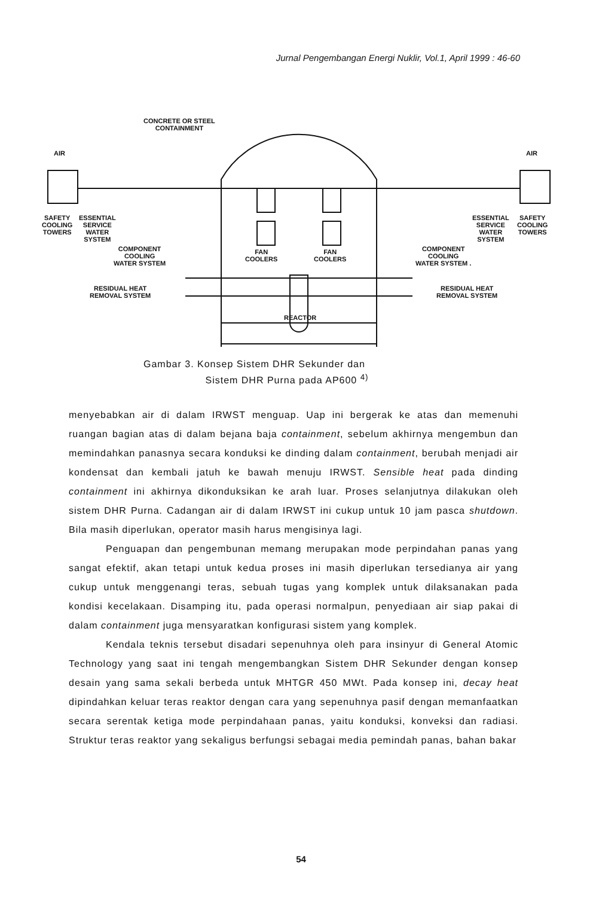Jurnal Pengembangan Energi Nuklir, Vol.1, April 1999 : 46-60
CONCRETE OR STEEL
CONTAINMENT
AIR AIR
SAFETY
COOLING
TOWERS
ESSENTIAL
SERVICE
WATER
SYSTEM
COMPONENT
COOLING
WATER SYSTEM
RESIDUAL HEAT
REMOVAL SYSTEM
FAN
COOLERS
FAN
COOLERS
REACTOR
ESSENTIAL
SERVICE
WATER
SYSTEM
SAFETY
COOLING
TOWERS
COMPONENT
COOLING
WATER SYSTEM .
RESIDUAL HEAT
REMOVAL SYSTEM
Gambar 3. Konsep Sistem DHR Sekunder dan
Sistem DHR Purna pada AP600 <sup>4)</sup>
menyebabkan air di dalam IRWST menguap. Uap ini bergerak ke atas dan memenuhi ruangan bagian atas di dalam bejana baja containment, sebelum akhirnya mengembun dan memindahkan panasnya secara konduksi ke dinding dalam containment, berubah menjadi air kondensat dan kembali jatuh ke bawah menuju IRWST. Sensible heat pada dinding containment ini akhirnya dikonduksikan ke arah luar. Proses selanjutnya dilakukan oleh sistem DHR Purna. Cadangan air di dalam IRWST ini cukup untuk 10 jam pasca shutdown. Bila masih diperlukan, operator masih harus mengisinya lagi.
Penguapan dan pengembunan memang merupakan mode perpindahan panas yang sangat efektif, akan tetapi untuk kedua proses ini masih diperlukan tersedianya air yang cukup untuk menggenangi teras, sebuah tugas yang komplek untuk dilaksanakan pada kondisi kecelakaan. Disamping itu, pada operasi normalpun, penyediaan air siap pakai di dalam containment juga mensyaratkan konfigurasi sistem yang komplek.
Kendala teknis tersebut disadari sepenuhnya oleh para insinyur di General Atomic Technology yang saat ini tengah mengembangkan Sistem DHR Sekunder dengan konsep desain yang sama sekali berbeda untuk MHTGR 450 MWt. Pada konsep ini, decay heat dipindahkan keluar teras reaktor dengan cara yang sepenuhnya pasif dengan memanfaatkan secara serentak ketiga mode perpindahaan panas, yaitu konduksi, konveksi dan radiasi. Struktur teras reaktor yang sekaligus berfungsi sebagai media pemindah panas, bahan bakar
54